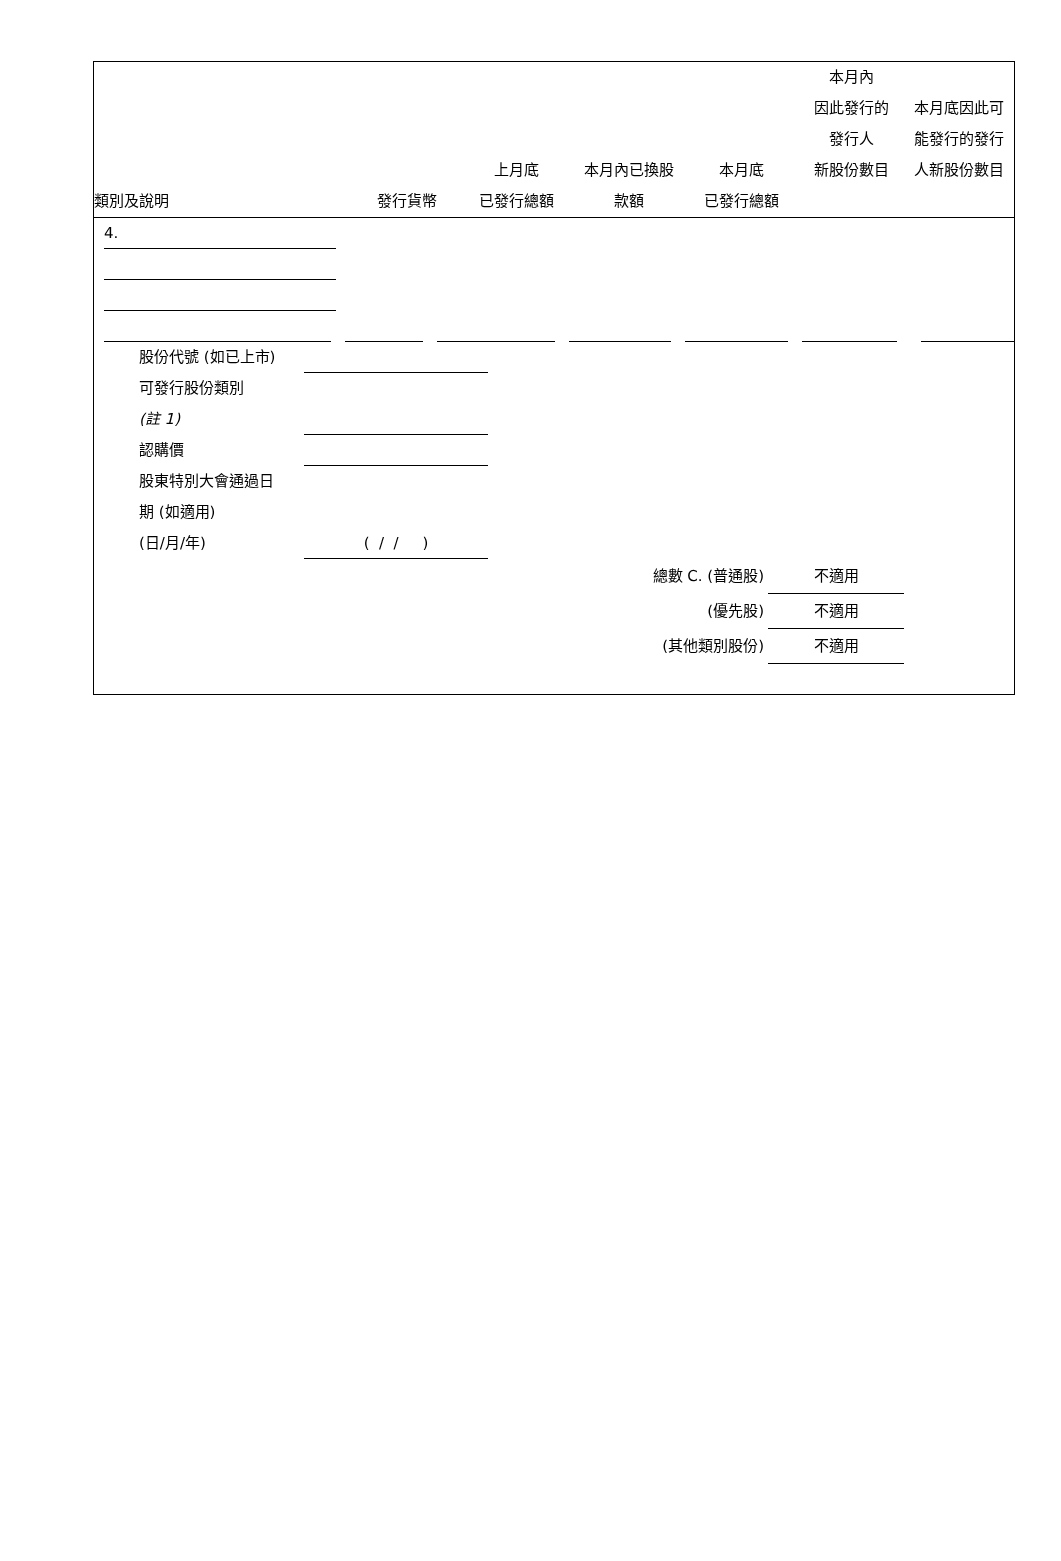| 類別及說明 | 發行貨幣 | 上月底 已發行總額 | 本月內已換股 款額 | 本月底 已發行總額 | 本月內 因此發行的 發行人 新股份數目 | 本月底因此可 能發行的發行 人新股份數目 |
| --- | --- | --- | --- | --- | --- | --- |
4.
股份代號 (如已上市)
可發行股份類別
(註 1)
認購價
股東特別大會通過日
期 (如適用)
(日/月/年)
( / / )
總數 C. (普通股) 不適用
(優先股) 不適用
(其他類別股份) 不適用